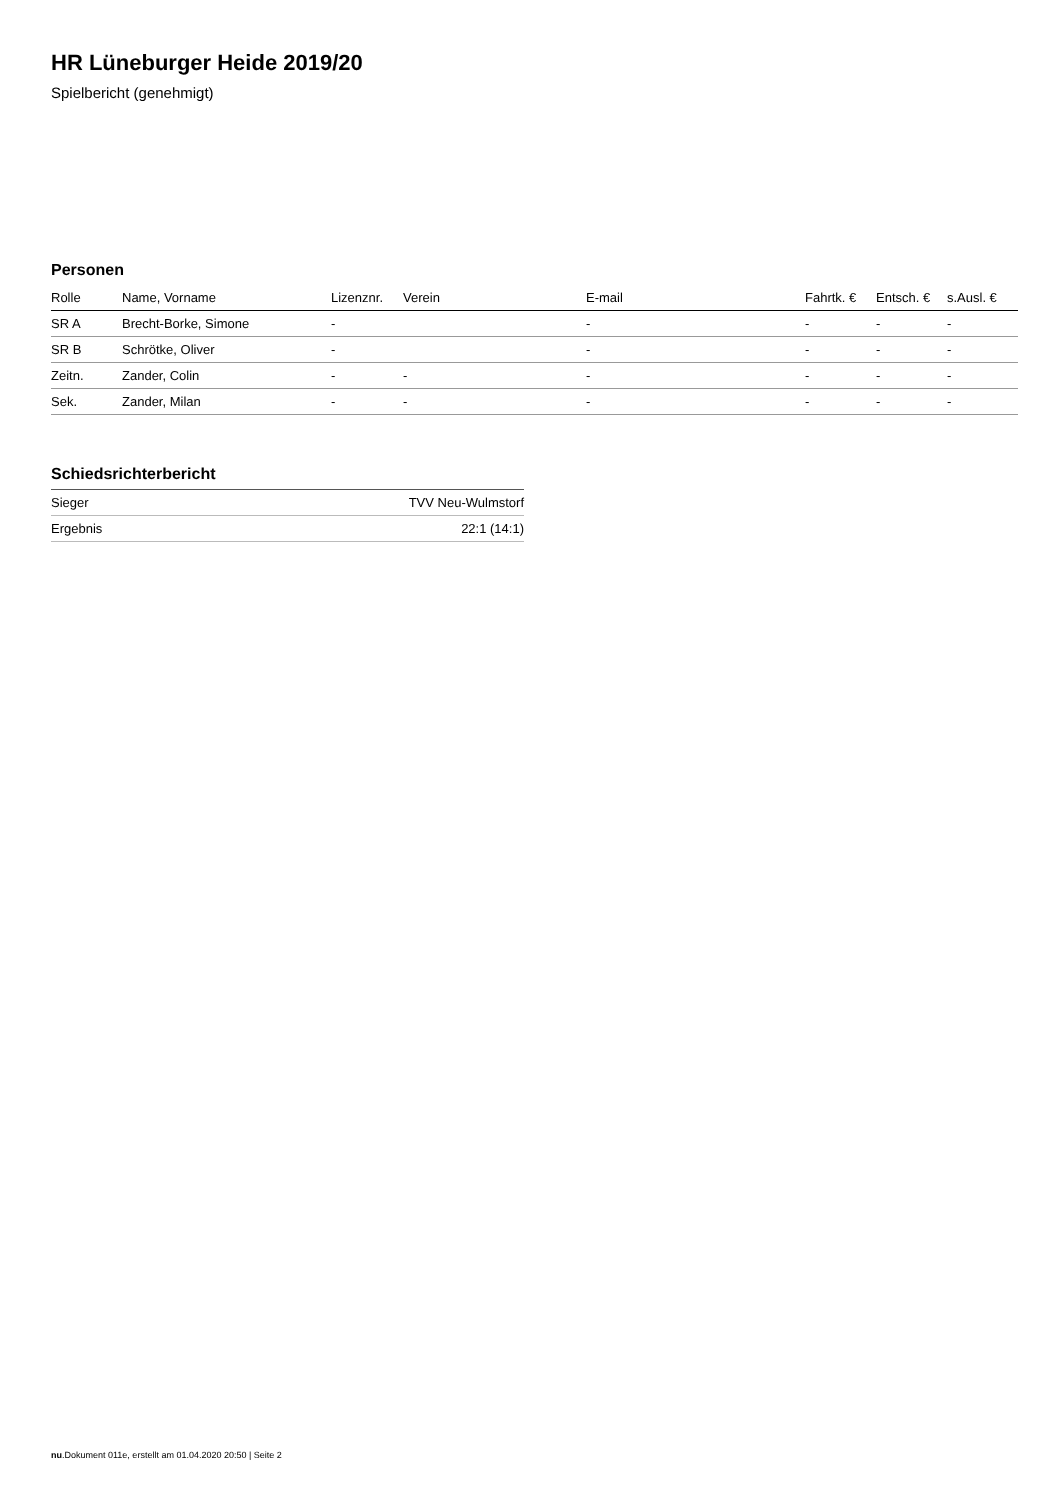HR Lüneburger Heide 2019/20
Spielbericht (genehmigt)
Personen
| Rolle | Name, Vorname | Lizenznr. | Verein | E-mail | Fahrtk. € | Entsch. € | s.Ausl. € |
| --- | --- | --- | --- | --- | --- | --- | --- |
| SR A | Brecht-Borke, Simone | - | | - | - | - | - |
| SR B | Schrötke, Oliver | - | | - | - | - | - |
| Zeitn. | Zander, Colin | - | - | - | - | - | - |
| Sek. | Zander, Milan | - | - | - | - | - | - |
Schiedsrichterbericht
| Sieger | TVV Neu-Wulmstorf |
| Ergebnis | 22:1 (14:1) |
nu.Dokument 011e, erstellt am 01.04.2020 20:50 | Seite 2